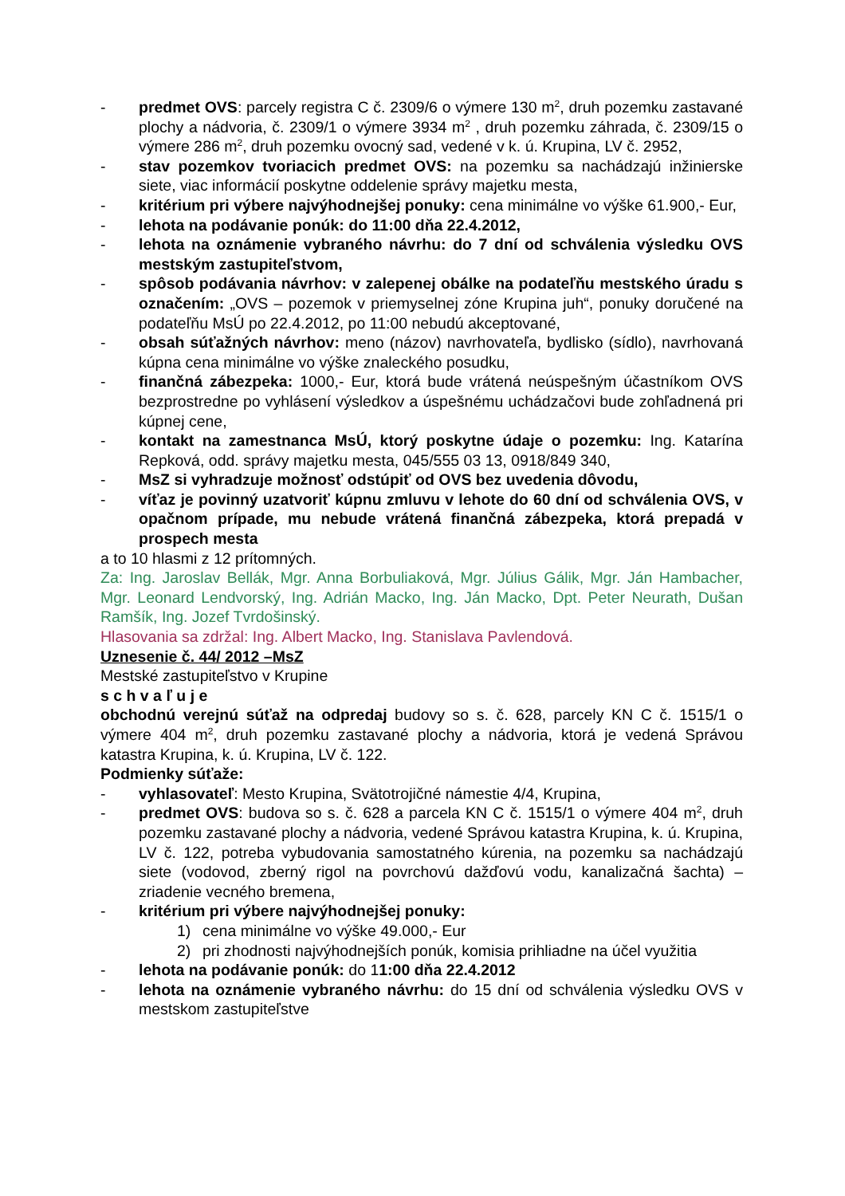- predmet OVS: parcely registra C č. 2309/6 o výmere 130 m<sup>2</sup>, druh pozemku zastavané plochy a nádvoria, č. 2309/1 o výmere 3934 m<sup>2</sup> , druh pozemku záhrada, č. 2309/15 o výmere 286 m<sup>2</sup>, druh pozemku ovocný sad, vedené v k. ú. Krupina, LV č. 2952,
- stav pozemkov tvoriacich predmet OVS: na pozemku sa nachádzajú inžinierske siete, viac informácií poskytne oddelenie správy majetku mesta,
- kritérium pri výbere najvýhodnejšej ponuky: cena minimálne vo výške 61.900,- Eur,
- lehota na podávanie ponúk: do 11:00 dňa 22.4.2012,
- lehota na oznámenie vybraného návrhu: do 7 dní od schválenia výsledku OVS mestským zastupiteľstvom,
- spôsob podávania návrhov: v zalepenej obálke na podateľňu mestského úradu s označením: „OVS – pozemok v priemyselnej zóne Krupina juh“, ponuky doručené na podateľňu MsÚ po 22.4.2012, po 11:00 nebudú akceptované,
- obsah súťažných návrhov: meno (názov) navrhovateľa, bydlisko (sídlo), navrhovaná kúpna cena minimálne vo výške znaleckého posudku,
- finančná zábezpeka: 1000,- Eur, ktorá bude vrátená neúspešným účastníkom OVS bezprostredne po vyhlásení výsledkov a úspešnému uchádzačovi bude zohľadnená pri kúpnej cene,
- kontakt na zamestnanca MsÚ, ktorý poskytne údaje o pozemku: Ing. Katarína Repková, odd. správy majetku mesta, 045/555 03 13, 0918/849 340,
- MsZ si vyhradzuje možnosť odstúpiť od OVS bez uvedenia dôvodu,
- víťaz je povinný uzatvoriť kúpnu zmluvu v lehote do 60 dní od schválenia OVS, v opačnom prípade, mu nebude vrátená finančná zábezpeka, ktorá prepadá v prospech mesta
a to 10 hlasmi z 12 prítomných.
Za: Ing. Jaroslav Bellák, Mgr. Anna Borbuliaková, Mgr. Július Gálik, Mgr. Ján Hambacher, Mgr. Leonard Lendvorský, Ing. Adrián Macko, Ing. Ján Macko, Dpt. Peter Neurath, Dušan Ramšík, Ing. Jozef Tvrdošinský.
Hlasovania sa zdržal: Ing. Albert Macko, Ing. Stanislava Pavlendová.
Uznesenie č. 44/ 2012 –MsZ
Mestské zastupiteľstvo v Krupine
s c h v a ľ u j e
obchodnú verejnú súťaž na odpredaj budovy so s. č. 628, parcely KN C č. 1515/1 o výmere 404 m<sup>2</sup>, druh pozemku zastavané plochy a nádvoria, ktorá je vedená Správou katastra Krupina, k. ú. Krupina, LV č. 122.
Podmienky súťaže:
- vyhlasovateľ: Mesto Krupina, Svätotrojičné námestie 4/4, Krupina,
- predmet OVS: budova so s. č. 628 a parcela KN C č. 1515/1 o výmere 404 m<sup>2</sup>, druh pozemku zastavané plochy a nádvoria, vedené Správou katastra Krupina, k. ú. Krupina, LV č. 122, potreba vybudovania samostatného kúrenia, na pozemku sa nachádzajú siete (vodovod, zberný rigol na povrchovú dažďovú vodu, kanalizačná šachta) – zriadenie vecného bremena,
- kritérium pri výbere najvýhodnejšej ponuky:
1) cena minimálne vo výške 49.000,- Eur
2) pri zhodnosti najvýhodnejších ponúk, komisia prihliadne na účel využitia
- lehota na podávanie ponúk: do 11:00 dňa 22.4.2012
- lehota na oznámenie vybraného návrhu: do 15 dní od schválenia výsledku OVS v mestskom zastupiteľstve